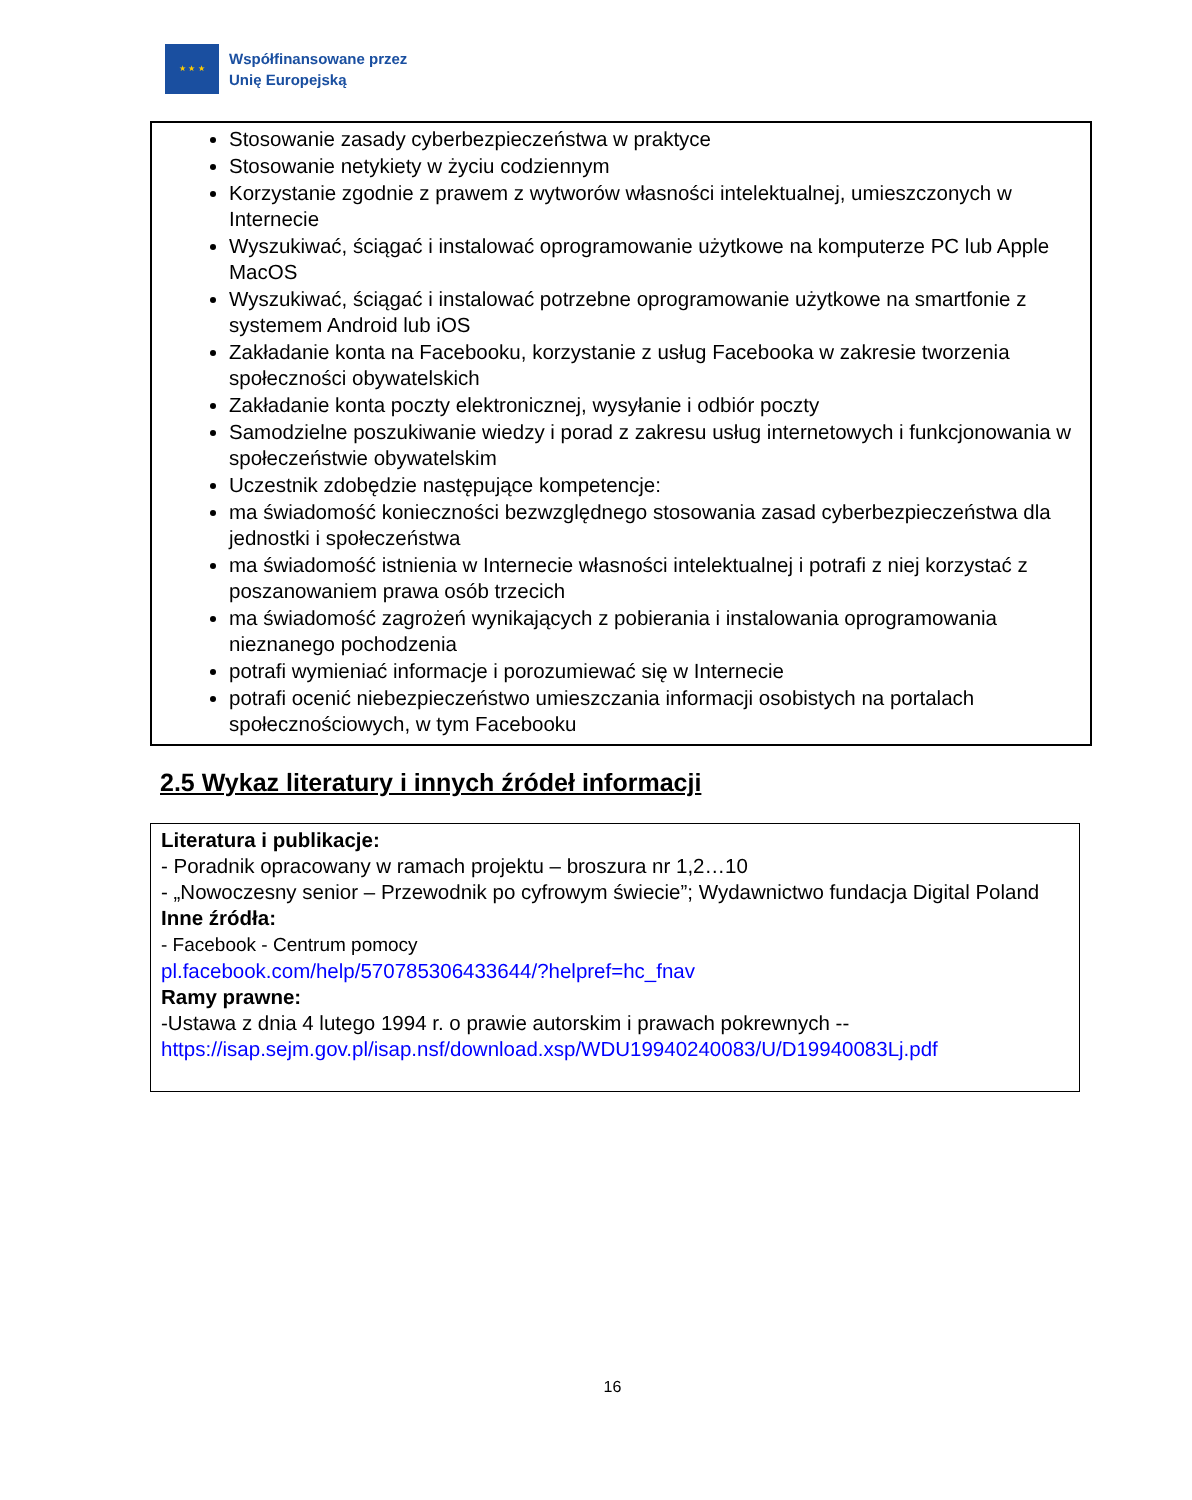★ ★ ★
Współfinansowane przez
Unię Europejską
Stosowanie zasady cyberbezpieczeństwa w praktyce
Stosowanie netykiety w życiu codziennym
Korzystanie zgodnie z prawem z wytworów własności intelektualnej, umieszczonych w Internecie
Wyszukiwać, ściągać i instalować oprogramowanie użytkowe na komputerze PC lub Apple MacOS
Wyszukiwać, ściągać i instalować potrzebne oprogramowanie użytkowe na smartfonie z systemem Android lub iOS
Zakładanie konta na Facebooku, korzystanie z usług Facebooka w zakresie tworzenia społeczności obywatelskich
Zakładanie konta poczty elektronicznej, wysyłanie i odbiór poczty
Samodzielne poszukiwanie wiedzy i porad z zakresu usług internetowych i funkcjonowania w społeczeństwie obywatelskim
Uczestnik zdobędzie następujące kompetencje:
ma świadomość konieczności bezwzględnego stosowania zasad cyberbezpieczeństwa dla jednostki i społeczeństwa
ma świadomość istnienia w Internecie własności intelektualnej i potrafi z niej korzystać z poszanowaniem prawa osób trzecich
ma świadomość zagrożeń wynikających z pobierania i instalowania oprogramowania nieznanego pochodzenia
potrafi wymieniać informacje i porozumiewać się w Internecie
potrafi ocenić niebezpieczeństwo umieszczania informacji osobistych na portalach społecznościowych, w tym Facebooku
2.5 Wykaz literatury i innych źródeł informacji
Literatura i publikacje:
- Poradnik opracowany w ramach projektu – broszura nr 1,2…10
- „Nowoczesny senior – Przewodnik po cyfrowym świecie”; Wydawnictwo fundacja Digital Poland
Inne źródła:
- Facebook - Centrum pomocy
pl.facebook.com/help/570785306433644/?helpref=hc_fnav
Ramy prawne:
-Ustawa z dnia 4 lutego 1994 r. o prawie autorskim i prawach pokrewnych --
https://isap.sejm.gov.pl/isap.nsf/download.xsp/WDU19940240083/U/D19940083Lj.pdf
16